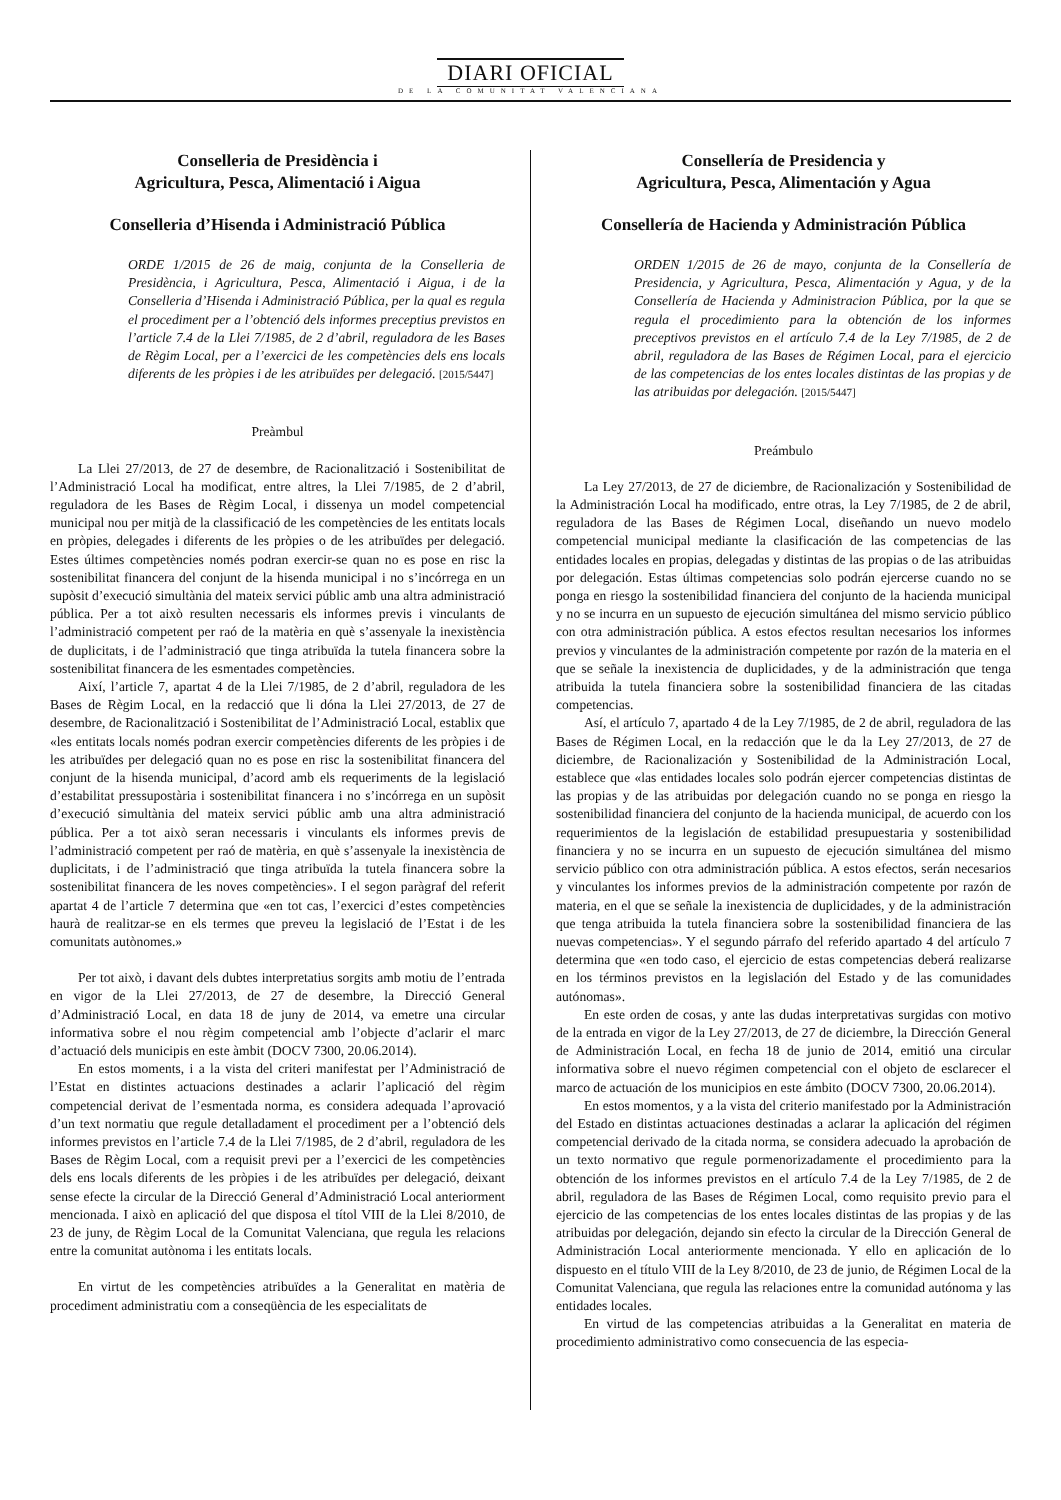DIARI OFICIAL
DE LA COMUNITAT VALENCIANA
Conselleria de Presidència i
Agricultura, Pesca, Alimentació i Aigua
Conselleria d’Hisenda i Administració Pública
ORDE 1/2015 de 26 de maig, conjunta de la Conselleria de Presidència, i Agricultura, Pesca, Alimentació i Aigua, i de la Conselleria d’Hisenda i Administració Pública, per la qual es regula el procediment per a l’obtenció dels informes preceptius previstos en l’article 7.4 de la Llei 7/1985, de 2 d’abril, reguladora de les Bases de Règim Local, per a l’exercici de les competències dels ens locals diferents de les pròpies i de les atribuïdes per delegació. [2015/5447]
Preàmbul
La Llei 27/2013, de 27 de desembre, de Racionalització i Sostenibilitat de l’Administració Local ha modificat, entre altres, la Llei 7/1985, de 2 d’abril, reguladora de les Bases de Règim Local, i dissenya un model competencial municipal nou per mitjà de la classificació de les competències de les entitats locals en pròpies, delegades i diferents de les pròpies o de les atribuïdes per delegació. Estes últimes competències només podran exercir-se quan no es pose en risc la sostenibilitat financera del conjunt de la hisenda municipal i no s’incórrega en un supòsit d’execució simultània del mateix servici públic amb una altra administració pública. Per a tot això resulten necessaris els informes previs i vinculants de l’administració competent per raó de la matèria en què s’assenyale la inexistència de duplicitats, i de l’administració que tinga atribuïda la tutela financera sobre la sostenibilitat financera de les esmentades competències.
Així, l’article 7, apartat 4 de la Llei 7/1985, de 2 d’abril, reguladora de les Bases de Règim Local, en la redacció que li dóna la Llei 27/2013, de 27 de desembre, de Racionalització i Sostenibilitat de l’Administració Local, establix que «les entitats locals només podran exercir competències diferents de les pròpies i de les atribuïdes per delegació quan no es pose en risc la sostenibilitat financera del conjunt de la hisenda municipal, d’acord amb els requeriments de la legislació d’estabilitat pressupostària i sostenibilitat financera i no s’incórrega en un supòsit d’execució simultània del mateix servici públic amb una altra administració pública. Per a tot això seran necessaris i vinculants els informes previs de l’administració competent per raó de matèria, en què s’assenyale la inexistència de duplicitats, i de l’administració que tinga atribuïda la tutela financera sobre la sostenibilitat financera de les noves competències». I el segon paràgraf del referit apartat 4 de l’article 7 determina que «en tot cas, l’exercici d’estes competències haurà de realitzar-se en els termes que preveu la legislació de l’Estat i de les comunitats autònomes.»
Per tot això, i davant dels dubtes interpretatius sorgits amb motiu de l’entrada en vigor de la Llei 27/2013, de 27 de desembre, la Direcció General d’Administració Local, en data 18 de juny de 2014, va emetre una circular informativa sobre el nou règim competencial amb l’objecte d’aclarir el marc d’actuació dels municipis en este àmbit (DOCV 7300, 20.06.2014).
En estos moments, i a la vista del criteri manifestat per l’Administració de l’Estat en distintes actuacions destinades a aclarir l’aplicació del règim competencial derivat de l’esmentada norma, es considera adequada l’aprovació d’un text normatiu que regule detalladament el procediment per a l’obtenció dels informes previstos en l’article 7.4 de la Llei 7/1985, de 2 d’abril, reguladora de les Bases de Règim Local, com a requisit previ per a l’exercici de les competències dels ens locals diferents de les pròpies i de les atribuïdes per delegació, deixant sense efecte la circular de la Direcció General d’Administració Local anteriorment mencionada. I això en aplicació del que disposa el títol VIII de la Llei 8/2010, de 23 de juny, de Règim Local de la Comunitat Valenciana, que regula les relacions entre la comunitat autònoma i les entitats locals.
En virtut de les competències atribuïdes a la Generalitat en matèria de procediment administratiu com a conseqüència de les especialitats de
Consellería de Presidencia y
Agricultura, Pesca, Alimentación y Agua
Consellería de Hacienda y Administración Pública
ORDEN 1/2015 de 26 de mayo, conjunta de la Consellería de Presidencia, y Agricultura, Pesca, Alimentación y Agua, y de la Consellería de Hacienda y Administracion Pública, por la que se regula el procedimiento para la obtención de los informes preceptivos previstos en el artículo 7.4 de la Ley 7/1985, de 2 de abril, reguladora de las Bases de Régimen Local, para el ejercicio de las competencias de los entes locales distintas de las propias y de las atribuidas por delegación. [2015/5447]
Preámbulo
La Ley 27/2013, de 27 de diciembre, de Racionalización y Sostenibilidad de la Administración Local ha modificado, entre otras, la Ley 7/1985, de 2 de abril, reguladora de las Bases de Régimen Local, diseñando un nuevo modelo competencial municipal mediante la clasificación de las competencias de las entidades locales en propias, delegadas y distintas de las propias o de las atribuidas por delegación. Estas últimas competencias solo podrán ejercerse cuando no se ponga en riesgo la sostenibilidad financiera del conjunto de la hacienda municipal y no se incurra en un supuesto de ejecución simultánea del mismo servicio público con otra administración pública. A estos efectos resultan necesarios los informes previos y vinculantes de la administración competente por razón de la materia en el que se señale la inexistencia de duplicidades, y de la administración que tenga atribuida la tutela financiera sobre la sostenibilidad financiera de las citadas competencias.
Así, el artículo 7, apartado 4 de la Ley 7/1985, de 2 de abril, reguladora de las Bases de Régimen Local, en la redacción que le da la Ley 27/2013, de 27 de diciembre, de Racionalización y Sostenibilidad de la Administración Local, establece que «las entidades locales solo podrán ejercer competencias distintas de las propias y de las atribuidas por delegación cuando no se ponga en riesgo la sostenibilidad financiera del conjunto de la hacienda municipal, de acuerdo con los requerimientos de la legislación de estabilidad presupuestaria y sostenibilidad financiera y no se incurra en un supuesto de ejecución simultánea del mismo servicio público con otra administración pública. A estos efectos, serán necesarios y vinculantes los informes previos de la administración competente por razón de materia, en el que se señale la inexistencia de duplicidades, y de la administración que tenga atribuida la tutela financiera sobre la sostenibilidad financiera de las nuevas competencias». Y el segundo párrafo del referido apartado 4 del artículo 7 determina que «en todo caso, el ejercicio de estas competencias deberá realizarse en los términos previstos en la legislación del Estado y de las comunidades autónomas».
En este orden de cosas, y ante las dudas interpretativas surgidas con motivo de la entrada en vigor de la Ley 27/2013, de 27 de diciembre, la Dirección General de Administración Local, en fecha 18 de junio de 2014, emitió una circular informativa sobre el nuevo régimen competencial con el objeto de esclarecer el marco de actuación de los municipios en este ámbito (DOCV 7300, 20.06.2014).
En estos momentos, y a la vista del criterio manifestado por la Administración del Estado en distintas actuaciones destinadas a aclarar la aplicación del régimen competencial derivado de la citada norma, se considera adecuado la aprobación de un texto normativo que regule pormenorizadamente el procedimiento para la obtención de los informes previstos en el artículo 7.4 de la Ley 7/1985, de 2 de abril, reguladora de las Bases de Régimen Local, como requisito previo para el ejercicio de las competencias de los entes locales distintas de las propias y de las atribuidas por delegación, dejando sin efecto la circular de la Dirección General de Administración Local anteriormente mencionada. Y ello en aplicación de lo dispuesto en el título VIII de la Ley 8/2010, de 23 de junio, de Régimen Local de la Comunitat Valenciana, que regula las relaciones entre la comunidad autónoma y las entidades locales.
En virtud de las competencias atribuidas a la Generalitat en materia de procedimiento administrativo como consecuencia de las especia-